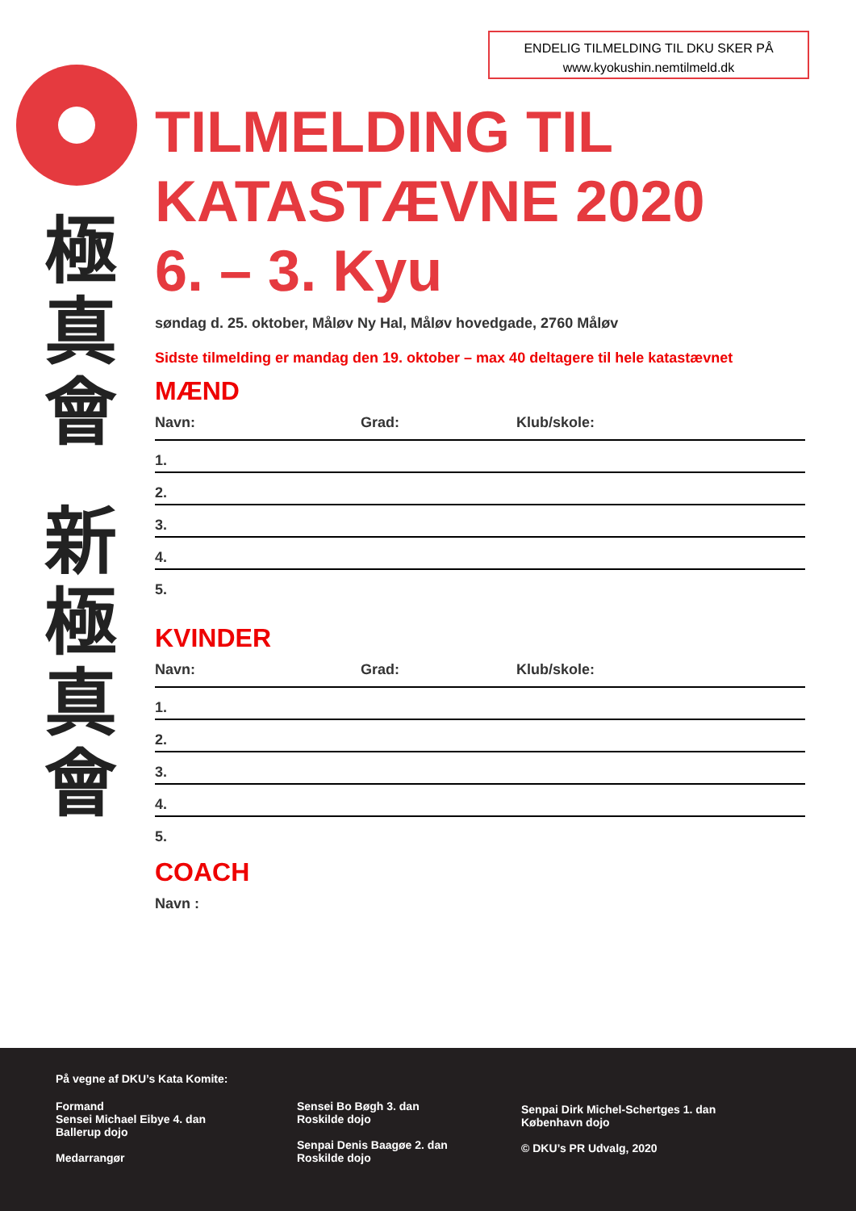ENDELIG TILMELDING TIL DKU SKER PÅ
www.kyokushin.nemtilmeld.dk
極
真
會
新
極
真
會
TILMELDING TIL
KATASTÆVNE 2020
6. – 3. Kyu
søndag d. 25. oktober, Måløv Ny Hal, Måløv hovedgade, 2760 Måløv
Sidste tilmelding er mandag den 19. oktober – max 40 deltagere til hele katastævnet
MÆND
Navn: Grad: Klub/skole:
1.
2.
3.
4.
5.
KVINDER
Navn: Grad: Klub/skole:
1.
2.
3.
4.
5.
COACH
Navn :
På vegne af DKU’s Kata Komite:
Formand
Sensei Michael Eibye 4. dan
Ballerup dojo
Medarrangør
Sensei Bo Bøgh 3. dan
Roskilde dojo
Senpai Denis Baagøe 2. dan
Roskilde dojo
Senpai Dirk Michel-Schertges 1. dan
København dojo
© DKU’s PR Udvalg, 2020